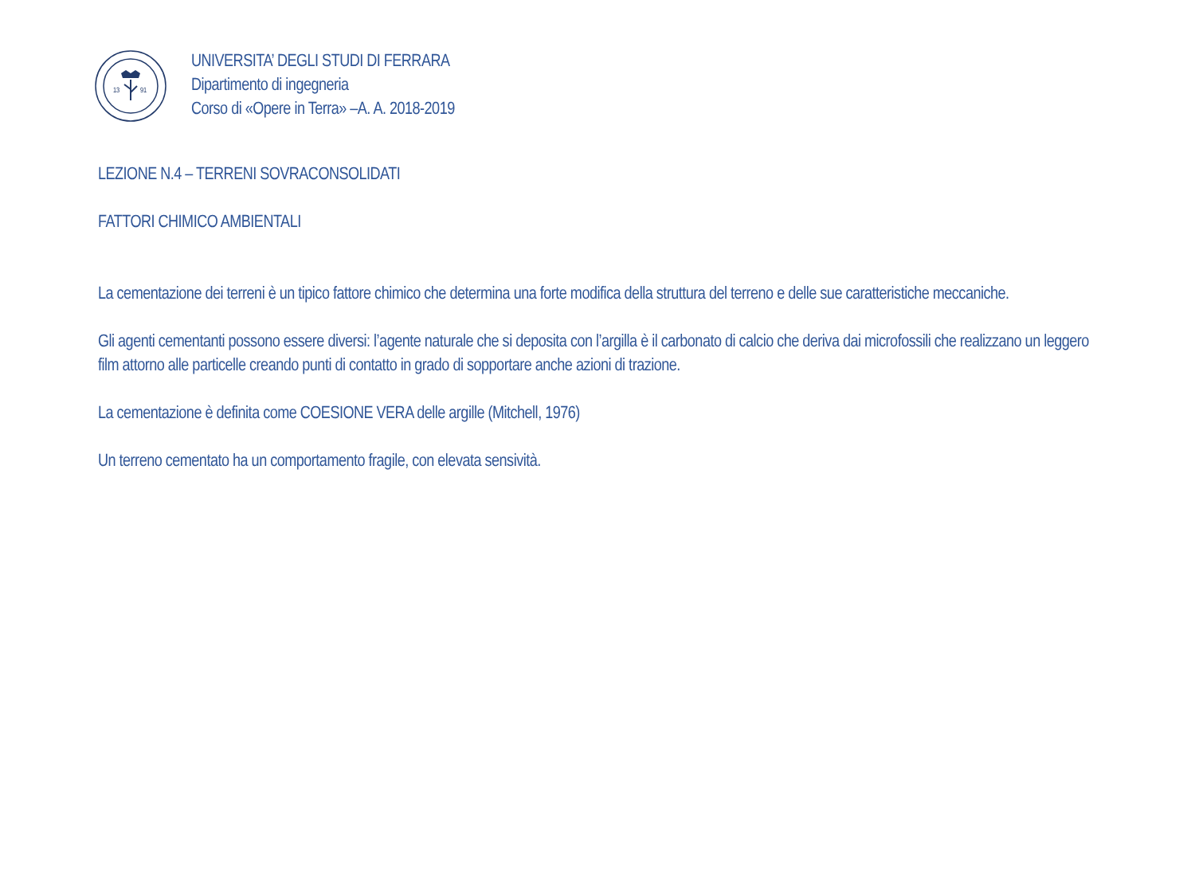13
91
UNIVERSITA’ DEGLI STUDI DI FERRARA
Dipartimento di ingegneria
Corso di «Opere in Terra» –A. A. 2018-2019
LEZIONE N.4 – TERRENI SOVRACONSOLIDATI
FATTORI CHIMICO AMBIENTALI
La cementazione dei terreni è un tipico fattore chimico che determina una forte modifica della struttura del terreno e delle sue caratteristiche meccaniche.
Gli agenti cementanti possono essere diversi: l’agente naturale che si deposita con l’argilla è il carbonato di calcio che deriva dai microfossili che realizzano un leggero film attorno alle particelle creando punti di contatto in grado di sopportare anche azioni di trazione.
La cementazione è definita come COESIONE VERA delle argille (Mitchell, 1976)
Un terreno cementato ha un comportamento fragile, con elevata sensività.